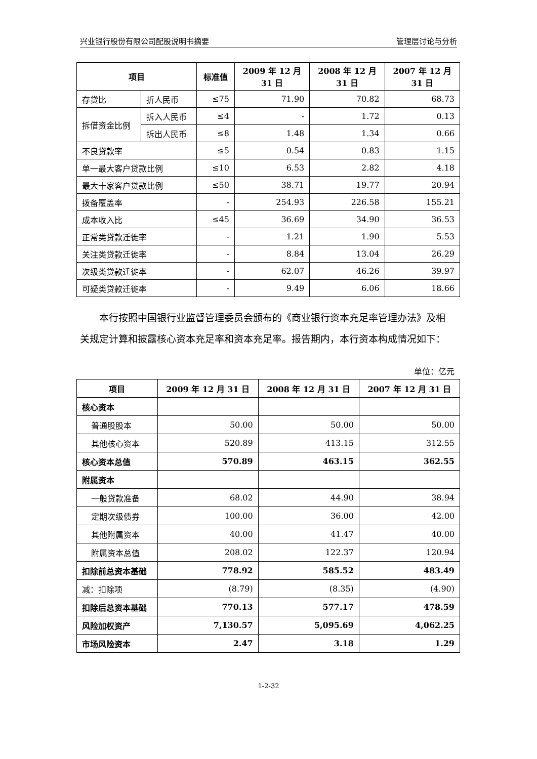兴业银行股份有限公司配股说明书摘要 管理层讨论与分析
| 项目 | | 标准值 | 2009 年 12 月 31 日 | 2008 年 12 月 31 日 | 2007 年 12 月 31 日 |
| --- | --- | --- | --- | --- | --- |
| 存贷比 | 折人民币 | ≤75 | 71.90 | 70.82 | 68.73 |
| 拆借资金比例 | 拆入人民币 | ≤4 | - | 1.72 | 0.13 |
| | 拆出人民币 | ≤8 | 1.48 | 1.34 | 0.66 |
| 不良贷款率 | | ≤5 | 0.54 | 0.83 | 1.15 |
| 单一最大客户贷款比例 | | ≤10 | 6.53 | 2.82 | 4.18 |
| 最大十家客户贷款比例 | | ≤50 | 38.71 | 19.77 | 20.94 |
| 拨备覆盖率 | | - | 254.93 | 226.58 | 155.21 |
| 成本收入比 | | ≤45 | 36.69 | 34.90 | 36.53 |
| 正常类贷款迁徙率 | | - | 1.21 | 1.90 | 5.53 |
| 关注类贷款迁徙率 | | - | 8.84 | 13.04 | 26.29 |
| 次级类贷款迁徙率 | | - | 62.07 | 46.26 | 39.97 |
| 可疑类贷款迁徙率 | | - | 9.49 | 6.06 | 18.66 |
本行按照中国银行业监督管理委员会颁布的《商业银行资本充足率管理办法》及相关规定计算和披露核心资本充足率和资本充足率。报告期内，本行资本构成情况如下：
单位：亿元
| 项目 | 2009 年 12 月 31 日 | 2008 年 12 月 31 日 | 2007 年 12 月 31 日 |
| --- | --- | --- | --- |
| 核心资本 | | | |
| 普通股股本 | 50.00 | 50.00 | 50.00 |
| 其他核心资本 | 520.89 | 413.15 | 312.55 |
| 核心资本总值 | 570.89 | 463.15 | 362.55 |
| 附属资本 | | | |
| 一般贷款准备 | 68.02 | 44.90 | 38.94 |
| 定期次级债券 | 100.00 | 36.00 | 42.00 |
| 其他附属资本 | 40.00 | 41.47 | 40.00 |
| 附属资本总值 | 208.02 | 122.37 | 120.94 |
| 扣除前总资本基础 | 778.92 | 585.52 | 483.49 |
| 减：扣除项 | (8.79) | (8.35) | (4.90) |
| 扣除后总资本基础 | 770.13 | 577.17 | 478.59 |
| 风险加权资产 | 7,130.57 | 5,095.69 | 4,062.25 |
| 市场风险资本 | 2.47 | 3.18 | 1.29 |
1-2-32